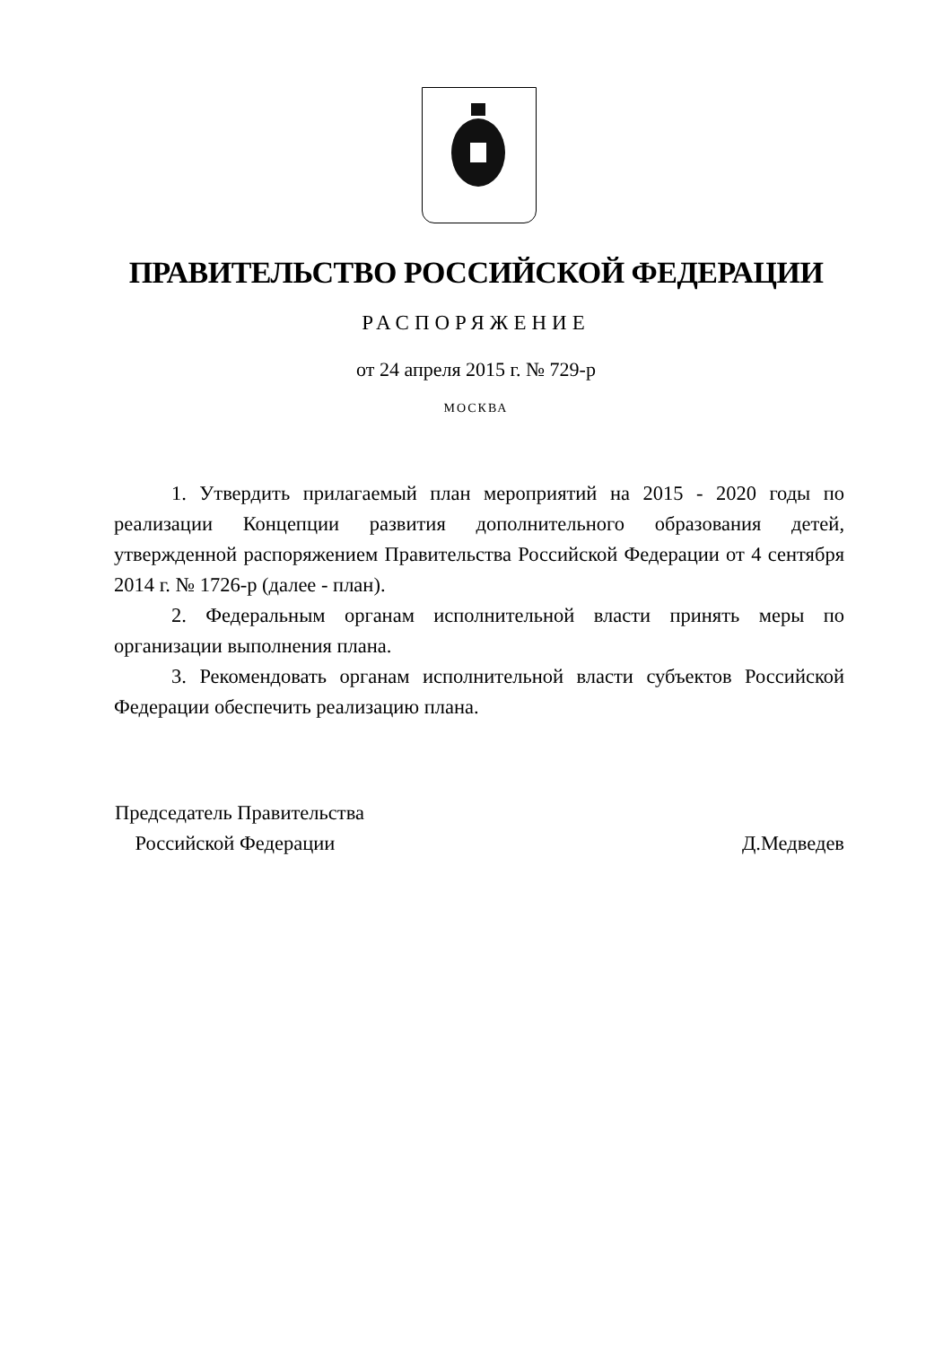ПРАВИТЕЛЬСТВО РОССИЙСКОЙ ФЕДЕРАЦИИ
РАСПОРЯЖЕНИЕ
от 24 апреля 2015 г. № 729-р
МОСКВА
1. Утвердить прилагаемый план мероприятий на 2015 - 2020 годы по реализации Концепции развития дополнительного образования детей, утвержденной распоряжением Правительства Российской Федерации от 4 сентября 2014 г. № 1726-р (далее - план).
2. Федеральным органам исполнительной власти принять меры по организации выполнения плана.
3. Рекомендовать органам исполнительной власти субъектов Российской Федерации обеспечить реализацию плана.
Председатель Правительства
Российской Федерации
Д.Медведев